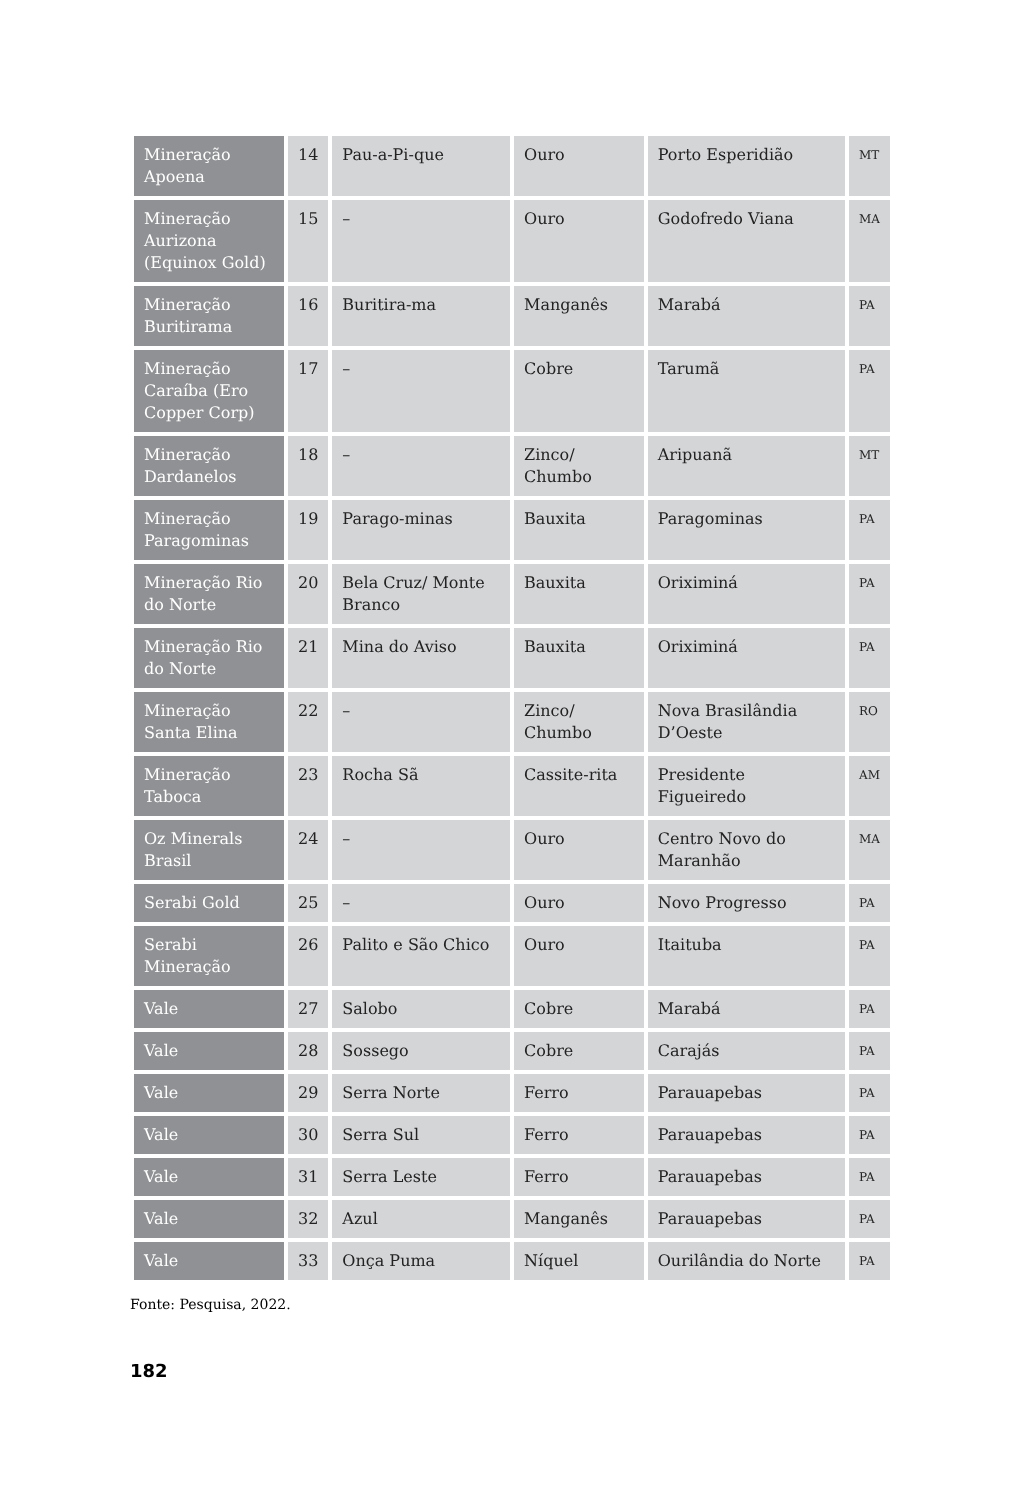| Mineração Apoena | 14 | Pau-a-Pi-que | Ouro | Porto Esperidião | MT |
| Mineração Aurizona (Equinox Gold) | 15 | – | Ouro | Godofredo Viana | MA |
| Mineração Buritirama | 16 | Buritira-ma | Manganês | Marabá | PA |
| Mineração Caraíba (Ero Copper Corp) | 17 | – | Cobre | Tarumã | PA |
| Mineração Dardanelos | 18 | – | Zinco/ Chumbo | Aripuanã | MT |
| Mineração Paragominas | 19 | Parago-minas | Bauxita | Paragominas | PA |
| Mineração Rio do Norte | 20 | Bela Cruz/ Monte Branco | Bauxita | Oriximiná | PA |
| Mineração Rio do Norte | 21 | Mina do Aviso | Bauxita | Oriximiná | PA |
| Mineração Santa Elina | 22 | – | Zinco/ Chumbo | Nova Brasilândia D’Oeste | RO |
| Mineração Taboca | 23 | Rocha Sã | Cassite-rita | Presidente Figueiredo | AM |
| Oz Minerals Brasil | 24 | – | Ouro | Centro Novo do Maranhão | MA |
| Serabi Gold | 25 | – | Ouro | Novo Progresso | PA |
| Serabi Mineração | 26 | Palito e São Chico | Ouro | Itaituba | PA |
| Vale | 27 | Salobo | Cobre | Marabá | PA |
| Vale | 28 | Sossego | Cobre | Carajás | PA |
| Vale | 29 | Serra Norte | Ferro | Parauapebas | PA |
| Vale | 30 | Serra Sul | Ferro | Parauapebas | PA |
| Vale | 31 | Serra Leste | Ferro | Parauapebas | PA |
| Vale | 32 | Azul | Manganês | Parauapebas | PA |
| Vale | 33 | Onça Puma | Níquel | Ourilândia do Norte | PA |
Fonte: Pesquisa, 2022.
182